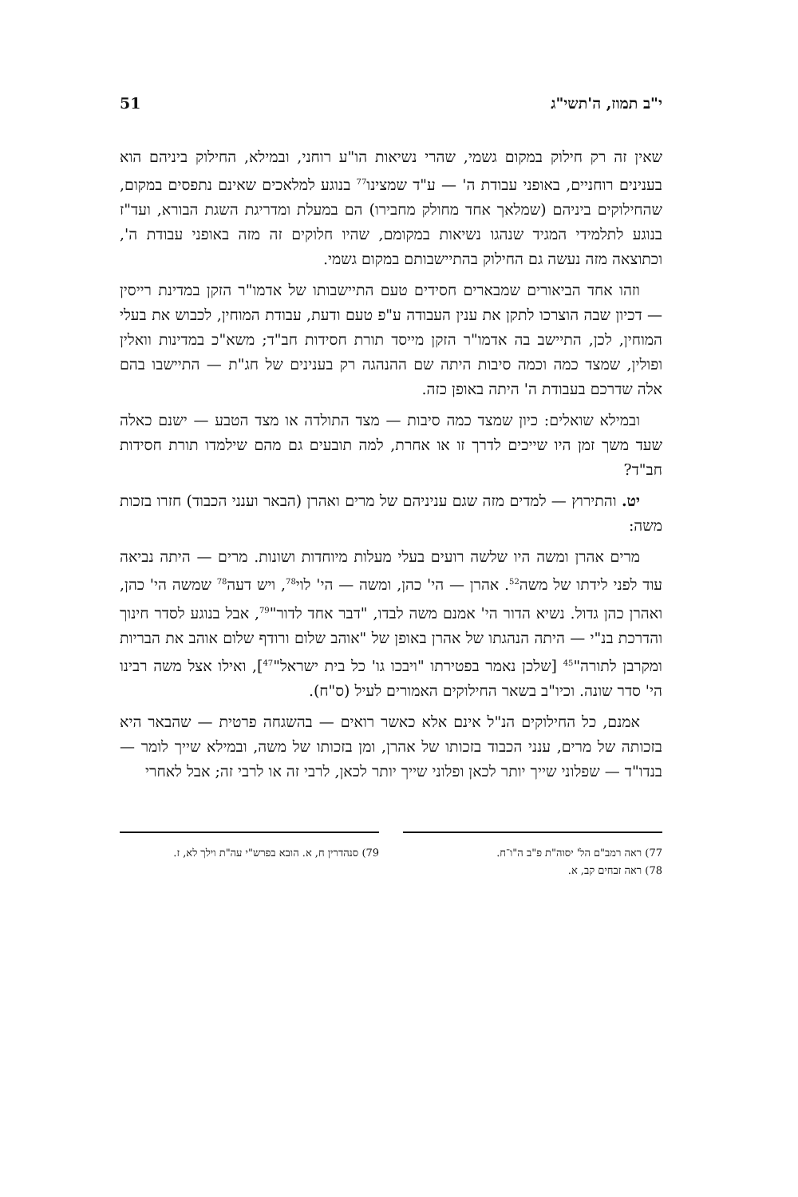י"ב תמוז, ה'תשי"ג 51
שאין זה רק חילוק במקום גשמי, שהרי נשיאות הו"ע רוחני, ובמילא, החילוק ביניהם הוא בענינים רוחניים, באופני עבודת ה' — ע"ד שמצינו<sup>77</sup> בנוגע למלאכים שאינם נתפסים במקום, שהחילוקים ביניהם (שמלאך אחד מחולק מחבירו) הם במעלת ומדריגת השגת הבורא, ועד"ז בנוגע לתלמידי המגיד שנהגו נשיאות במקומם, שהיו חלוקים זה מזה באופני עבודת ה', וכתוצאה מזה נעשה גם החילוק בהתיישבותם במקום גשמי.
וזהו אחד הביאורים שמבארים חסידים טעם התיישבותו של אדמו"ר הזקן במדינת רייסין — דכיון שבה הוצרכו לתקן את ענין העבודה ע"פ טעם ודעת, עבודת המוחין, לכבוש את בעלי המוחין, לכן, התיישב בה אדמו"ר הזקן מייסד תורת חסידות חב"ד; משא"כ במדינות וואלין ופולין, שמצד כמה וכמה סיבות היתה שם ההנהגה רק בענינים של חג"ת — התיישבו בהם אלה שדרכם בעבודת ה' היתה באופן כזה.
ובמילא שואלים: כיון שמצד כמה סיבות — מצד התולדה או מצד הטבע — ישנם כאלה שעד משך זמן היו שייכים לדרך זו או אחרת, למה תובעים גם מהם שילמדו תורת חסידות חב"ד?
יט. והתירוץ — למדים מזה שגם עניניהם של מרים ואהרן (הבאר וענני הכבוד) חזרו בזכות משה:
מרים אהרן ומשה היו שלשה רועים בעלי מעלות מיוחדות ושונות. מרים — היתה נביאה עוד לפני לידתו של משה<sup>52</sup>. אהרן — הי' כהן, ומשה — הי' לוי<sup>78</sup>, ויש דעה<sup>78</sup> שמשה הי' כהן, ואהרן כהן גדול. נשיא הדור הי' אמנם משה לבדו, "דבר אחד לדור"<sup>79</sup>, אבל בנוגע לסדר חינוך והדרכת בנ"י — היתה הנהגתו של אהרן באופן של "אוהב שלום ורודף שלום אוהב את הבריות ומקרבן לתורה"<sup>45</sup> [שלכן נאמר בפטירתו "ויבכו גו' כל בית ישראל"<sup>47</sup>], ואילו אצל משה רבינו הי' סדר שונה. וכיו"ב בשאר החילוקים האמורים לעיל (ס"ח).
אמנם, כל החילוקים הנ"ל אינם אלא כאשר רואים — בהשגחה פרטית — שהבאר היא בזכותה של מרים, ענני הכבוד בזכותו של אהרן, ומן בזכותו של משה, ובמילא שייך לומר — בנדו"ד — שפלוני שייך יותר לכאן ופלוני שייך יותר לכאן, לרבי זה או לרבי זה; אבל לאחרי
77) ראה רמב"ם הל' יסוה"ת פ"ב ה"ו־ח.
78) ראה זבחים קב, א.
79) סנהדרין ח, א. הובא בפרש"י עה"ת וילך לא, ז.